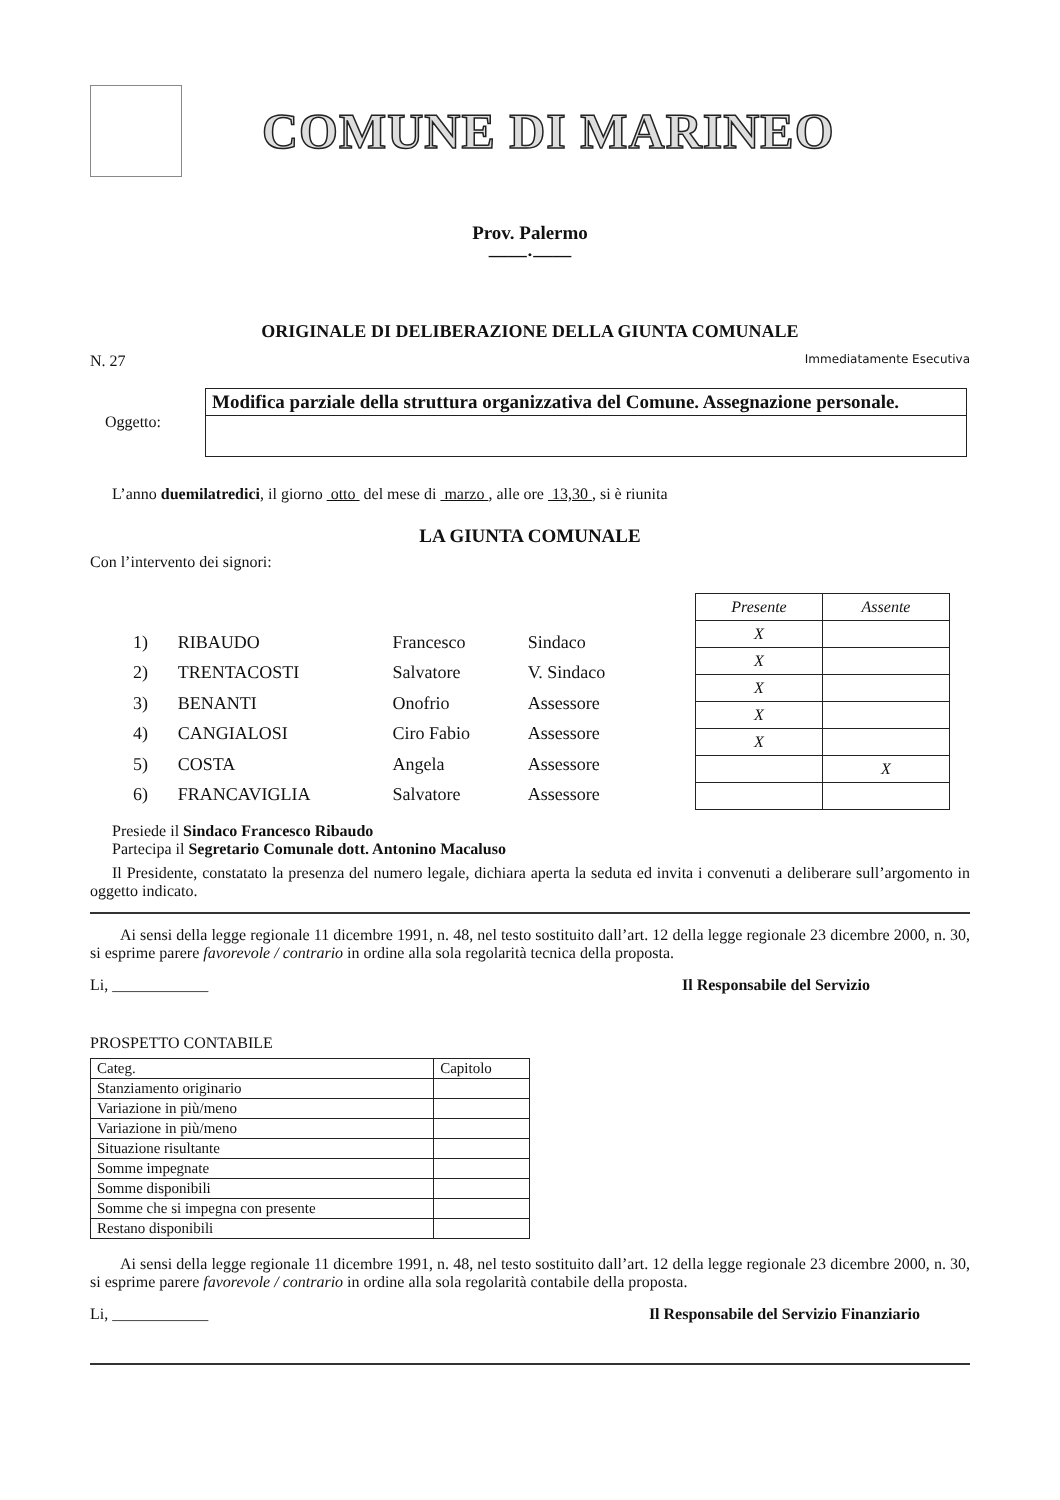COMUNE DI MARINEO
Prov. Palermo
——·——
ORIGINALE DI DELIBERAZIONE DELLA GIUNTA COMUNALE
N. 27 Immediatamente Esecutiva
Oggetto:
Modifica parziale della struttura organizzativa del Comune. Assegnazione personale.
L’anno duemilatredici, il giorno otto del mese di marzo , alle ore 13,30 , si è riunita
LA GIUNTA COMUNALE
Con l’intervento dei signori:
| 1) | RIBAUDO | Francesco | Sindaco |
| 2) | TRENTACOSTI | Salvatore | V. Sindaco |
| 3) | BENANTI | Onofrio | Assessore |
| 4) | CANGIALOSI | Ciro Fabio | Assessore |
| 5) | COSTA | Angela | Assessore |
| 6) | FRANCAVIGLIA | Salvatore | Assessore |
| Presente | Assente |
| --- | --- |
| X | |
| X | |
| X | |
| X | |
| X | |
| | X |
Presiede il Sindaco Francesco Ribaudo
Partecipa il Segretario Comunale dott. Antonino Macaluso
Il Presidente, constatato la presenza del numero legale, dichiara aperta la seduta ed invita i convenuti a deliberare sull’argomento in oggetto indicato.
Ai sensi della legge regionale 11 dicembre 1991, n. 48, nel testo sostituito dall’art. 12 della legge regionale 23 dicembre 2000, n. 30, si esprime parere favorevole / contrario in ordine alla sola regolarità tecnica della proposta.
Li, ____________ Il Responsabile del Servizio
PROSPETTO CONTABILE
| Categ. | Capitolo |
| Stanziamento originario | |
| Variazione in più/meno | |
| Variazione in più/meno | |
| Situazione risultante | |
| Somme impegnate | |
| Somme disponibili | |
| Somme che si impegna con presente | |
| Restano disponibili | |
Ai sensi della legge regionale 11 dicembre 1991, n. 48, nel testo sostituito dall’art. 12 della legge regionale 23 dicembre 2000, n. 30, si esprime parere favorevole / contrario in ordine alla sola regolarità contabile della proposta.
Li, ____________ Il Responsabile del Servizio Finanziario